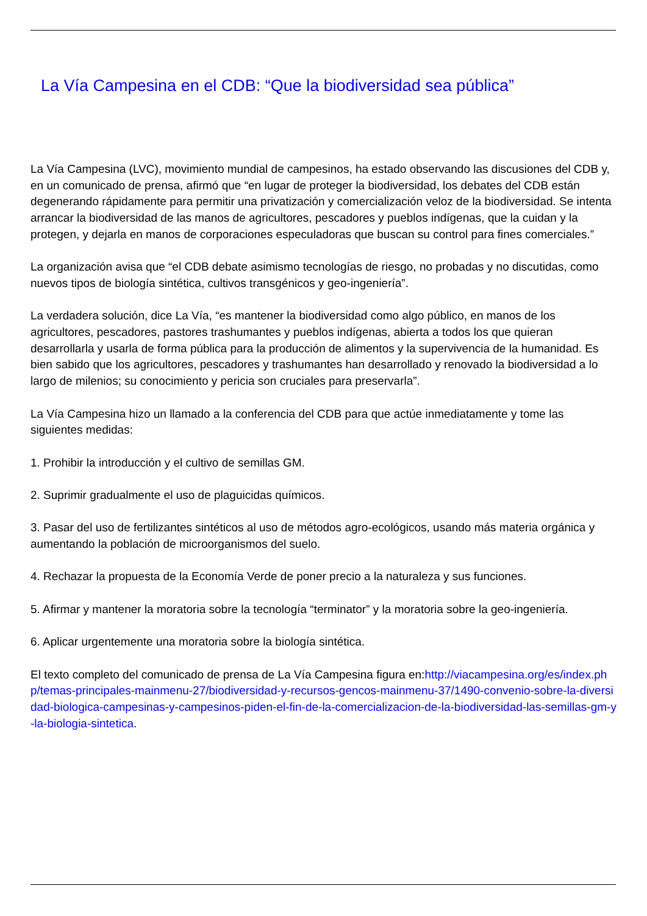La Vía Campesina en el CDB: “Que la biodiversidad sea pública”
La Vía Campesina (LVC), movimiento mundial de campesinos, ha estado observando las discusiones del CDB y, en un comunicado de prensa, afirmó que “en lugar de proteger la biodiversidad, los debates del CDB están degenerando rápidamente para permitir una privatización y comercialización veloz de la biodiversidad. Se intenta arrancar la biodiversidad de las manos de agricultores, pescadores y pueblos indígenas, que la cuidan y la protegen, y dejarla en manos de corporaciones especuladoras que buscan su control para fines comerciales.”
La organización avisa que “el CDB debate asimismo tecnologías de riesgo, no probadas y no discutidas, como nuevos tipos de biología sintética, cultivos transgénicos y geo-ingeniería”.
La verdadera solución, dice La Vía, “es mantener la biodiversidad como algo público, en manos de los agricultores, pescadores, pastores trashumantes y pueblos indígenas, abierta a todos los que quieran desarrollarla y usarla de forma pública para la producción de alimentos y la supervivencia de la humanidad. Es bien sabido que los agricultores, pescadores y trashumantes han desarrollado y renovado la biodiversidad a lo largo de milenios; su conocimiento y pericia son cruciales para preservarla”.
La Vía Campesina hizo un llamado a la conferencia del CDB para que actúe inmediatamente y tome las siguientes medidas:
1. Prohibir la introducción y el cultivo de semillas GM.
2. Suprimir gradualmente el uso de plaguicidas químicos.
3. Pasar del uso de fertilizantes sintéticos al uso de métodos agro-ecológicos, usando más materia orgánica y aumentando la población de microorganismos del suelo.
4. Rechazar la propuesta de la Economía Verde de poner precio a la naturaleza y sus funciones.
5. Afirmar y mantener la moratoria sobre la tecnología “terminator” y la moratoria sobre la geo-ingeniería.
6. Aplicar urgentemente una moratoria sobre la biología sintética.
El texto completo del comunicado de prensa de La Vía Campesina figura en:http://viacampesina.org/es/index.php/temas-principales-mainmenu-27/biodiversidad-y-recursos-gencos-mainmenu-37/1490-convenio-sobre-la-diversidad-biologica-campesinas-y-campesinos-piden-el-fin-de-la-comercializacion-de-la-biodiversidad-las-semillas-gm-y-la-biologia-sintetica.